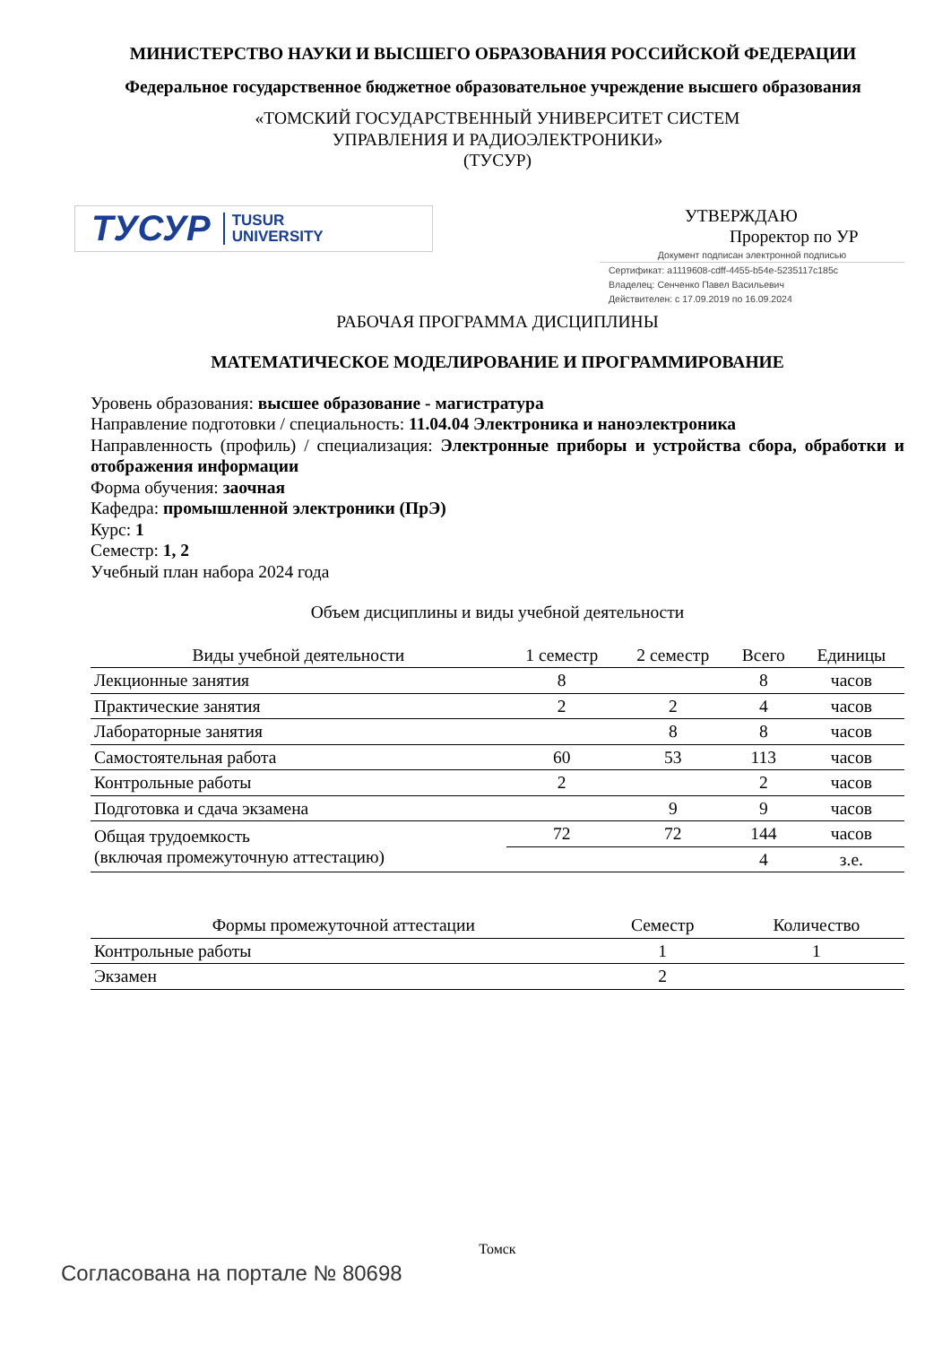МИНИСТЕРСТВО НАУКИ И ВЫСШЕГО ОБРАЗОВАНИЯ РОССИЙСКОЙ ФЕДЕРАЦИИ
Федеральное государственное бюджетное образовательное учреждение высшего образования
«ТОМСКИЙ ГОСУДАРСТВЕННЫЙ УНИВЕРСИТЕТ СИСТЕМ
УПРАВЛЕНИЯ И РАДИОЭЛЕКТРОНИКИ»
(ТУСУР)
ТУСУР TUSUR
UNIVERSITY
УТВЕРЖДАЮ
Проректор по УР
Документ подписан электронной подписью
Сертификат: a1119608-cdff-4455-b54e-5235117c185c
Владелец: Сенченко Павел Васильевич
Действителен: с 17.09.2019 по 16.09.2024
РАБОЧАЯ ПРОГРАММА ДИСЦИПЛИНЫ
МАТЕМАТИЧЕСКОЕ МОДЕЛИРОВАНИЕ И ПРОГРАММИРОВАНИЕ
Уровень образования: высшее образование - магистратура
Направление подготовки / специальность: 11.04.04 Электроника и наноэлектроника
Направленность (профиль) / специализация: Электронные приборы и устройства сбора, обработки и отображения информации
Форма обучения: заочная
Кафедра: промышленной электроники (ПрЭ)
Курс: 1
Семестр: 1, 2
Учебный план набора 2024 года
Объем дисциплины и виды учебной деятельности
| Виды учебной деятельности | 1 семестр | 2 семестр | Всего | Единицы |
| --- | --- | --- | --- | --- |
| Лекционные занятия | 8 | | 8 | часов |
| Практические занятия | 2 | 2 | 4 | часов |
| Лабораторные занятия | | 8 | 8 | часов |
| Самостоятельная работа | 60 | 53 | 113 | часов |
| Контрольные работы | 2 | | 2 | часов |
| Подготовка и сдача экзамена | | 9 | 9 | часов |
| Общая трудоемкость (включая промежуточную аттестацию) | 72 | 72 | 144 | часов |
| | | | 4 | з.е. |
| Формы промежуточной аттестации | Семестр | Количество |
| --- | --- | --- |
| Контрольные работы | 1 | 1 |
| Экзамен | 2 | |
Томск
Согласована на портале № 80698